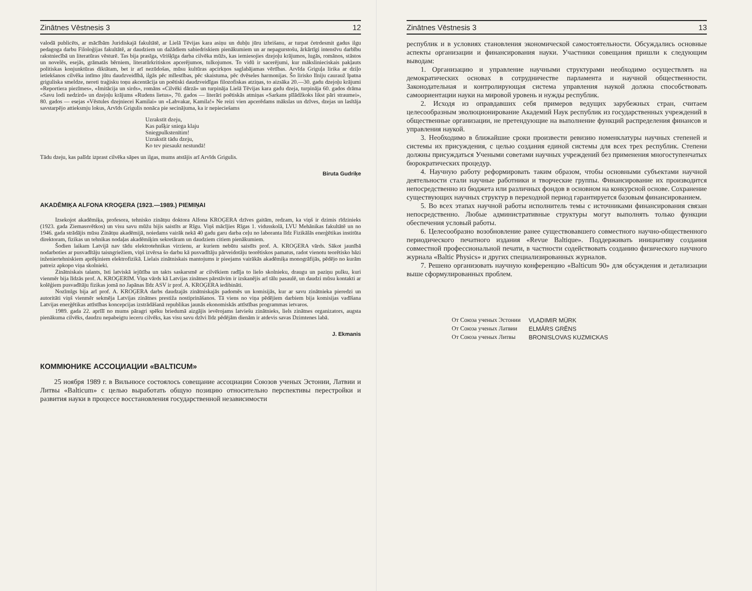Zinātnes Vēstnesis 3 12
valodā publicēts, ar mācībām Juridiskajā fakultātē, ar Lielā Tēvijas kara asiņu un dubļu jūru izbrišanu, ar turpat četrdesmit gadus ilgu pedagoga darbu Filoloģijas fakultātē, ar daudziem un dažādiem sabiedriskiem pienākumiem un ar nepagurstošu, ārkārtīgi intensīvu darbību rakstniecībā un literatūras vēsturē. Tas bija prasīga, vīrišķīga darba cilvēka mūžs, kas iemiesojies dzejoļu krājumos, lugās, romānos, stāstos un novelēs, esejās, grāmatās bērniem, literatūrkritiskos apcerējumos, tulkojumos. To vidū ir sacerējumi, kur mākslinieciskais pakļauts politiskas konjunktūras diktātam, bet ir arī nezūdošas, mūsu kultūras apcirkņos saglabājamas vērtības. Arvīda Griguļa lirika ar dziļo ietiekšanos cilvēka intīmo jūtu daudzveidībā, ilgās pēc mīlestības, pēc skaistuma, pēc dvēseles harmonijas. Šo lirisko līniju caurauž īpatna griguliska smeldze, nereti traģisku toņu akcentācija un poētiski daudzveidīgas filozofiskas atziņas, to aizsāka 20.—30. gadu dzejoļu krājumi «Reportiera piezīmes», «Imitācija un sirds», romāns «Cilvēki dārzā» un turpināja Lielā Tēvijas kara gadu dzeja, turpināja 60. gados drāma «Savu lodi nedzird» un dzejoļu krājums «Rudens lietus», 70. gados — literāri poētiskās atmiņas «Sarkans pīlādžkoks likst pāri straumei», 80. gados — esejas «Vēstules dzejniecei Kamilai» un «Labvakar, Kamila!» Ne reizi vien apcerēdams mākslas un dzīves, dzejas un lasītāja savstarpējo attieksmju lokus, Arvīds Grigulis nonāca pie secinājuma, ka ir nepieciešams
Uzrakstīt dzeju,
Kas pašķir sniega klaju
Sniegpulkstenītim!
Uzrakstīt tādu dzeju,
Ko tev piesaukt nestundā!
Tādu dzeju, kas palīdz izprast cilvēka sāpes un ilgas, mums atstājis arī Arvīds Grigulis.
Biruta Gudriķe
AKADĒMIĶA ALFONA KROĢERA (1923.—1989.) PIEMIŅAI
Izsekojot akadēmiķa, profesora, tehnisko zinātņu doktora Alfona KROĢERA dzīves gaitām, redzam, ka viņš ir dzimis rīdzinieks (1923. gada Ziemassvētkos) un visu savu mūžu bijis saistīts ar Rīgu. Viņš mācījies Rīgas 1. vidusskolā, LVU Mehānikas fakultātē un no 1946. gada strādājis mūsu Zinātņu akadēmijā, noiedams vairāk nekā 40 gadu garu darba ceļu no laboranta līdz Fizikālās enerģētikas institūta direktoram, fizikas un tehnikas nodaļas akadēmiķim sekretāram un daudziem citiem pienākumiem.
Šodien laikam Latvijā nav tādu elektrotehnikas virzienu, ar kuriem nebūtu saistīts prof. A. KROĢERA vārds. Sākot jaunībā nodarboties ar pusvadītāju taisngriežiem, viņš izvērsa šo darbu kā pusvadītāju pārveidotāju teorētiskos pamatus, radot vienotu teorētisko bāzi inženiertehniskiem aprēķiniem elektrofizikā. Lielais zinātniskais mantojums ir pieejams vairākās akadēmiķa monogrāfijās, pēdējo no kurām patreiz apkopo viņa skolnieki.
Zinātniskais talants, īsti latviskā iejūtība un takts saskarsmē ar cilvēkiem radīja to lielo skolnieku, draugu un paziņu pulku, kuri vienmēr bija līdzās prof. A. KROĢERIM. Viņa vārds kā Latvijas zinātnes pārstāvim ir izskanējis arī tālu pasaulē, un daudzi mūsu kontakti ar kolēģiem pusvadītāju fizikas jomā no Japānas līdz ASV ir prof. A. KROĢERA iedibināti.
Nozīmīgs bija arī prof. A. KROĢERA darbs daudzajās zinātniskajās padomēs un komisijās, kur ar savu zinātnieka pieredzi un autoritāti viņš vienmēr sekmēja Latvijas zinātnes prestiža nostiprināšanos. Tā viens no viņa pēdējiem darbiem bija komisijas vadīšana Latvijas enerģētikas attīstības koncepcijas izstrādāšanā republikas jaunās ekonomiskās attīstības programmas ietvaros.
1989. gada 22. aprīlī no mums pāragri spēku briedumā aizgājis ievērojams latviešu zinātnieks, liels zinātnes organizators, augsta pienākuma cilvēks, daudzu nepabeigtu ieceru cilvēks, kas visu savu dzīvi līdz pēdējām dienām ir atdevis savas Dzimtenes labā.
J. Ekmanis
КОММЮНИКЕ АССОЦИАЦИИ «BALTICUM»
25 ноября 1989 г. в Вильнюсе состоялось совещание ассоциации Союзов ученых Эстонии, Латвии и Литвы «Balticum» с целью выработать общую позицию относительно перспективы перестройки и развития науки в процессе восстановления государственной независимости
Zinātnes Vēstnesis 3 13
республик и в условиях становления экономической самостоятельности. Обсуждались основные аспекты организации и финансирования науки. Участники совещания пришли к следующим выводам:
1. Организацию и управление научными структурами необходимо осуществлять на демократических основах в сотрудничестве парламента и научной общественности. Законодательная и контролирующая система управления наукой должна способствовать самоориентации науки на мировой уровень и нужды республик.
2. Исходя из оправдавших себя примеров ведущих зарубежных стран, считаем целесообразным эволюционирование Академий Наук республик из государственных учреждений в общественные организации, не претендующие на выполнение функций распределения финансов и управления наукой.
3. Необходимо в ближайшие сроки произвести ревизию номенклатуры научных степеней и системы их присуждения, с целью создания единой системы для всех трех республик. Степени должны присуждаться Учеными советами научных учреждений без применения многоступенчатых бюрократических процедур.
4. Научную работу реформировать таким образом, чтобы основными субъектами научной деятельности стали научные работники и творческие группы. Финансирование их производится непосредственно из бюджета или различных фондов в основном на конкурсной основе. Сохранение существующих научных структур в переходной период гарантируется базовым финансированием.
5. Во всех этапах научной работы исполнитель темы с источниками финансирования связан непосредственно. Любые административные структуры могут выполнять только функции обеспечения условый работы.
6. Целесообразно возобновление ранее существовавшего совместного научно-общественного периодического печатного издания «Revue Baltique». Поддерживать инициативу создания совместной профессиональной печати, в частности содействовать созданию физического научного журнала «Baltic Physics» и других специализированных журналов.
7. Решено организовать научную конференцию «Balticum 90» для обсуждения и детализации выше сформулированных проблем.
| От Союза ученых Эстонии | VLADIMIR MÜRK |
| От Союза ученых Латвии | ELMĀRS GRĒNS |
| От Союза ученых Литвы | BRONISLOVAS KUZMICKAS |